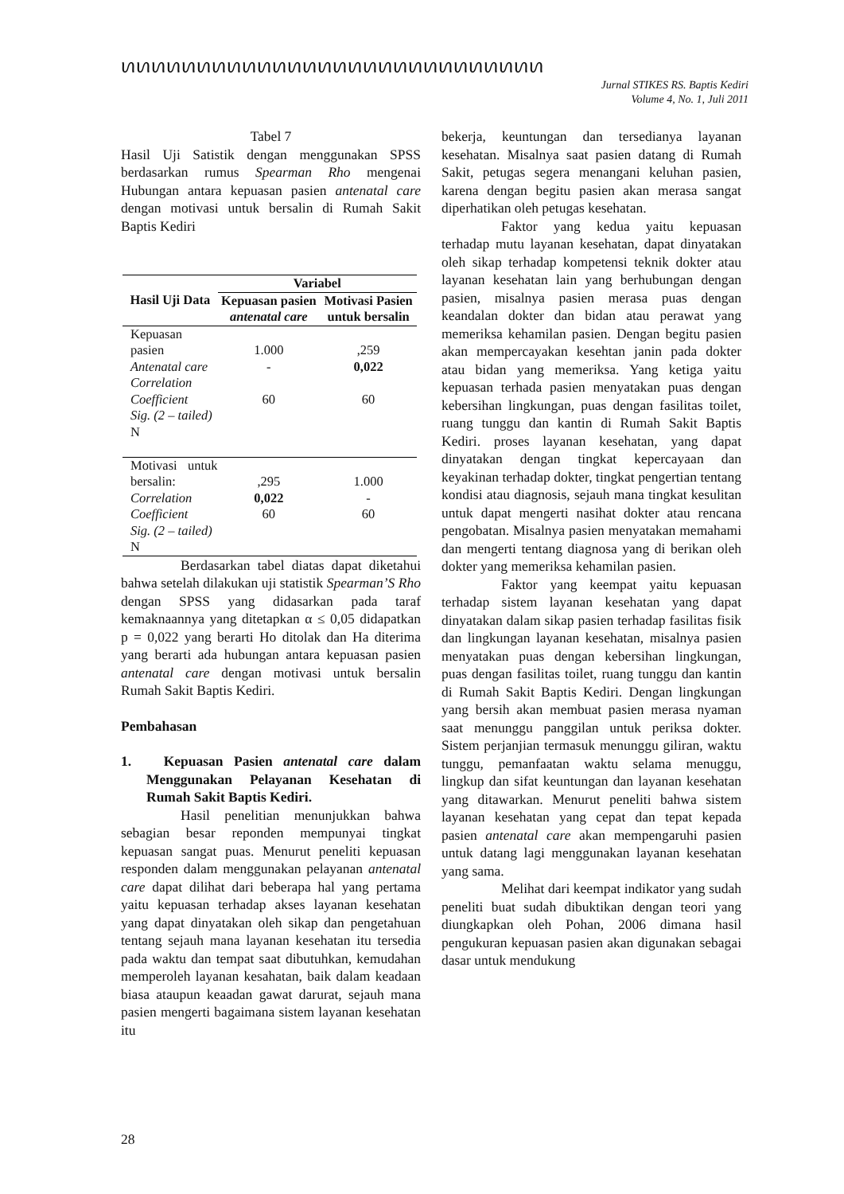ꪕꪕꪕꪕꪕꪕꪕꪕꪕꪕꪕꪕꪕꪕꪕꪕꪕꪕꪕꪕꪕꪕꪕꪕꪕꪕꪕꪕ
Jurnal STIKES RS. Baptis Kediri
Volume 4, No. 1, Juli 2011
Tabel 7
Hasil Uji Satistik dengan menggunakan SPSS berdasarkan rumus Spearman Rho mengenai Hubungan antara kepuasan pasien antenatal care dengan motivasi untuk bersalin di Rumah Sakit Baptis Kediri
| Hasil Uji Data | Variabel | |
| --- | --- | --- |
| | Kepuasan pasien antenatal care | Motivasi Pasien untuk bersalin |
| Kepuasan pasien Antenatal care Correlation Coefficient Sig. (2 – tailed) N | 1.000 - 60 | ,259 0,022 60 |
| Motivasi untuk bersalin: Correlation Coefficient Sig. (2 – tailed) N | ,295 0,022 60 | 1.000 - 60 |
Berdasarkan tabel diatas dapat diketahui bahwa setelah dilakukan uji statistik Spearman’S Rho dengan SPSS yang didasarkan pada taraf kemaknaannya yang ditetapkan α ≤ 0,05 didapatkan p = 0,022 yang berarti Ho ditolak dan Ha diterima yang berarti ada hubungan antara kepuasan pasien antenatal care dengan motivasi untuk bersalin Rumah Sakit Baptis Kediri.
Pembahasan
1. Kepuasan Pasien antenatal care dalam Menggunakan Pelayanan Kesehatan di Rumah Sakit Baptis Kediri.
Hasil penelitian menunjukkan bahwa sebagian besar reponden mempunyai tingkat kepuasan sangat puas. Menurut peneliti kepuasan responden dalam menggunakan pelayanan antenatal care dapat dilihat dari beberapa hal yang pertama yaitu kepuasan terhadap akses layanan kesehatan yang dapat dinyatakan oleh sikap dan pengetahuan tentang sejauh mana layanan kesehatan itu tersedia pada waktu dan tempat saat dibutuhkan, kemudahan memperoleh layanan kesahatan, baik dalam keadaan biasa ataupun keaadan gawat darurat, sejauh mana pasien mengerti bagaimana sistem layanan kesehatan itu
bekerja, keuntungan dan tersedianya layanan kesehatan. Misalnya saat pasien datang di Rumah Sakit, petugas segera menangani keluhan pasien, karena dengan begitu pasien akan merasa sangat diperhatikan oleh petugas kesehatan.
Faktor yang kedua yaitu kepuasan terhadap mutu layanan kesehatan, dapat dinyatakan oleh sikap terhadap kompetensi teknik dokter atau layanan kesehatan lain yang berhubungan dengan pasien, misalnya pasien merasa puas dengan keandalan dokter dan bidan atau perawat yang memeriksa kehamilan pasien. Dengan begitu pasien akan mempercayakan kesehtan janin pada dokter atau bidan yang memeriksa. Yang ketiga yaitu kepuasan terhada pasien menyatakan puas dengan kebersihan lingkungan, puas dengan fasilitas toilet, ruang tunggu dan kantin di Rumah Sakit Baptis Kediri. proses layanan kesehatan, yang dapat dinyatakan dengan tingkat kepercayaan dan keyakinan terhadap dokter, tingkat pengertian tentang kondisi atau diagnosis, sejauh mana tingkat kesulitan untuk dapat mengerti nasihat dokter atau rencana pengobatan. Misalnya pasien menyatakan memahami dan mengerti tentang diagnosa yang di berikan oleh dokter yang memeriksa kehamilan pasien.
Faktor yang keempat yaitu kepuasan terhadap sistem layanan kesehatan yang dapat dinyatakan dalam sikap pasien terhadap fasilitas fisik dan lingkungan layanan kesehatan, misalnya pasien menyatakan puas dengan kebersihan lingkungan, puas dengan fasilitas toilet, ruang tunggu dan kantin di Rumah Sakit Baptis Kediri. Dengan lingkungan yang bersih akan membuat pasien merasa nyaman saat menunggu panggilan untuk periksa dokter. Sistem perjanjian termasuk menunggu giliran, waktu tunggu, pemanfaatan waktu selama menuggu, lingkup dan sifat keuntungan dan layanan kesehatan yang ditawarkan. Menurut peneliti bahwa sistem layanan kesehatan yang cepat dan tepat kepada pasien antenatal care akan mempengaruhi pasien untuk datang lagi menggunakan layanan kesehatan yang sama.
Melihat dari keempat indikator yang sudah peneliti buat sudah dibuktikan dengan teori yang diungkapkan oleh Pohan, 2006 dimana hasil pengukuran kepuasan pasien akan digunakan sebagai dasar untuk mendukung
28